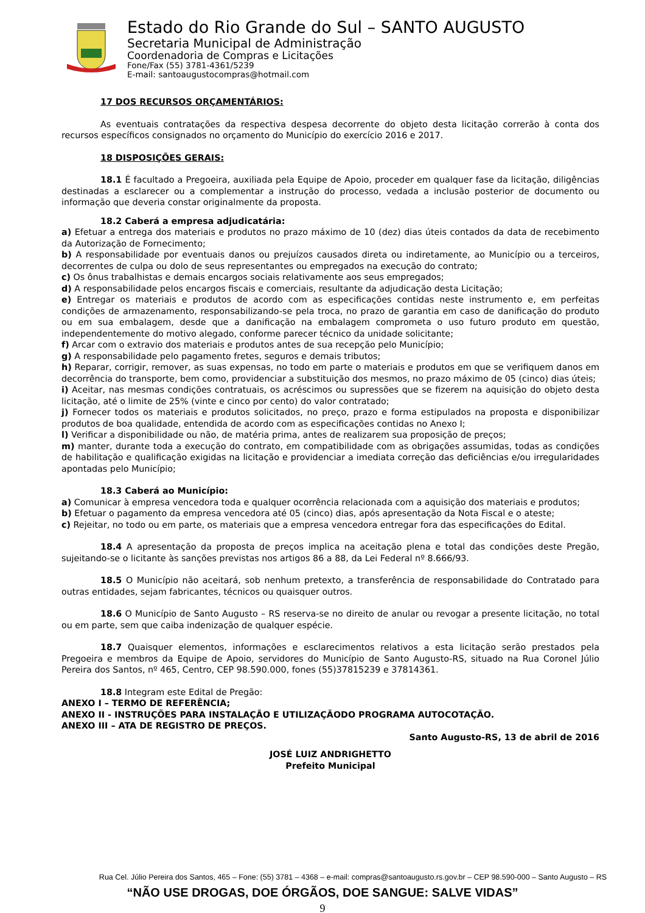Estado do Rio Grande do Sul – SANTO AUGUSTO
Secretaria Municipal de Administração
Coordenadoria de Compras e Licitações
Fone/Fax (55) 3781-4361/5239
E-mail: santoaugustocompras@hotmail.com
17 DOS RECURSOS ORÇAMENTÁRIOS:
As eventuais contratações da respectiva despesa decorrente do objeto desta licitação correrão à conta dos recursos específicos consignados no orçamento do Município do exercício 2016 e 2017.
18 DISPOSIÇÕES GERAIS:
18.1 É facultado a Pregoeira, auxiliada pela Equipe de Apoio, proceder em qualquer fase da licitação, diligências destinadas a esclarecer ou a complementar a instrução do processo, vedada a inclusão posterior de documento ou informação que deveria constar originalmente da proposta.
18.2 Caberá a empresa adjudicatária:
a) Efetuar a entrega dos materiais e produtos no prazo máximo de 10 (dez) dias úteis contados da data de recebimento da Autorização de Fornecimento;
b) A responsabilidade por eventuais danos ou prejuízos causados direta ou indiretamente, ao Município ou a terceiros, decorrentes de culpa ou dolo de seus representantes ou empregados na execução do contrato;
c) Os ônus trabalhistas e demais encargos sociais relativamente aos seus empregados;
d) A responsabilidade pelos encargos fiscais e comerciais, resultante da adjudicação desta Licitação;
e) Entregar os materiais e produtos de acordo com as especificações contidas neste instrumento e, em perfeitas condições de armazenamento, responsabilizando-se pela troca, no prazo de garantia em caso de danificação do produto ou em sua embalagem, desde que a danificação na embalagem comprometa o uso futuro produto em questão, independentemente do motivo alegado, conforme parecer técnico da unidade solicitante;
f) Arcar com o extravio dos materiais e produtos antes de sua recepção pelo Município;
g) A responsabilidade pelo pagamento fretes, seguros e demais tributos;
h) Reparar, corrigir, remover, as suas expensas, no todo em parte o materiais e produtos em que se verifiquem danos em decorrência do transporte, bem como, providenciar a substituição dos mesmos, no prazo máximo de 05 (cinco) dias úteis;
i) Aceitar, nas mesmas condições contratuais, os acréscimos ou supressões que se fizerem na aquisição do objeto desta licitação, até o limite de 25% (vinte e cinco por cento) do valor contratado;
j) Fornecer todos os materiais e produtos solicitados, no preço, prazo e forma estipulados na proposta e disponibilizar produtos de boa qualidade, entendida de acordo com as especificações contidas no Anexo I;
l) Verificar a disponibilidade ou não, de matéria prima, antes de realizarem sua proposição de preços;
m) manter, durante toda a execução do contrato, em compatibilidade com as obrigações assumidas, todas as condições de habilitação e qualificação exigidas na licitação e providenciar a imediata correção das deficiências e/ou irregularidades apontadas pelo Município;
18.3 Caberá ao Município:
a) Comunicar à empresa vencedora toda e qualquer ocorrência relacionada com a aquisição dos materiais e produtos;
b) Efetuar o pagamento da empresa vencedora até 05 (cinco) dias, após apresentação da Nota Fiscal e o ateste;
c) Rejeitar, no todo ou em parte, os materiais que a empresa vencedora entregar fora das especificações do Edital.
18.4 A apresentação da proposta de preços implica na aceitação plena e total das condições deste Pregão, sujeitando-se o licitante às sanções previstas nos artigos 86 a 88, da Lei Federal nº 8.666/93.
18.5 O Município não aceitará, sob nenhum pretexto, a transferência de responsabilidade do Contratado para outras entidades, sejam fabricantes, técnicos ou quaisquer outros.
18.6 O Município de Santo Augusto – RS reserva-se no direito de anular ou revogar a presente licitação, no total ou em parte, sem que caiba indenização de qualquer espécie.
18.7 Quaisquer elementos, informações e esclarecimentos relativos a esta licitação serão prestados pela Pregoeira e membros da Equipe de Apoio, servidores do Município de Santo Augusto-RS, situado na Rua Coronel Júlio Pereira dos Santos, nº 465, Centro, CEP 98.590.000, fones (55)37815239 e 37814361.
18.8 Integram este Edital de Pregão:
ANEXO I – TERMO DE REFERÊNCIA;
ANEXO II - INSTRUÇÕES PARA INSTALAÇÃO E UTILIZAÇÃODO PROGRAMA AUTOCOTAÇÃO.
ANEXO III – ATA DE REGISTRO DE PREÇOS.
Santo Augusto-RS, 13 de abril de 2016
JOSÉ LUIZ ANDRIGHETTO
Prefeito Municipal
Rua Cel. Júlio Pereira dos Santos, 465 – Fone: (55) 3781 – 4368 – e-mail: compras@santoaugusto.rs.gov.br – CEP 98.590-000 – Santo Augusto – RS
“NÃO USE DROGAS, DOE ÓRGÃOS, DOE SANGUE: SALVE VIDAS”
9